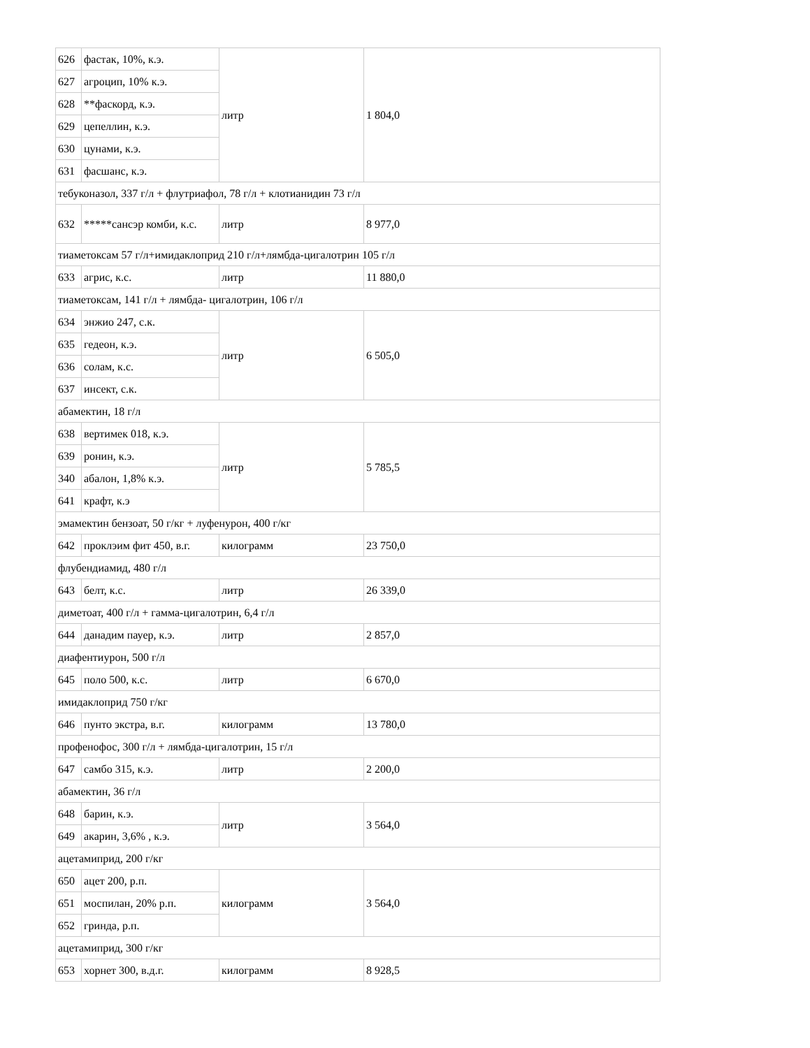| 626 | фастак, 10%, к.э. | литр | 1 804,0 |
| 627 | агроцип, 10% к.э. | | |
| 628 | **фаскорд, к.э. | | |
| 629 | цепеллин, к.э. | | |
| 630 | цунами, к.э. | | |
| 631 | фасшанс, к.э. | | |
| тебуконазол, 337 г/л + флутриафол, 78 г/л + клотианидин 73 г/л | | | |
| 632 | *****сансэр комби, к.с. | литр | 8 977,0 |
| тиаметоксам 57 г/л+имидаклоприд 210 г/л+лямбда-цигалотрин 105 г/л | | | |
| 633 | агрис, к.с. | литр | 11 880,0 |
| тиаметоксам, 141 г/л + лямбда- цигалотрин, 106 г/л | | | |
| 634 | энжио 247, с.к. | литр | 6 505,0 |
| 635 | гедеон, к.э. | | |
| 636 | солам, к.с. | | |
| 637 | инсект, с.к. | | |
| абамектин, 18 г/л | | | |
| 638 | вертимек 018, к.э. | литр | 5 785,5 |
| 639 | ронин, к.э. | | |
| 340 | абалон, 1,8% к.э. | | |
| 641 | крафт, к.э | | |
| эмамектин бензоат, 50 г/кг + луфенурон, 400 г/кг | | | |
| 642 | проклэим фит 450, в.г. | килограмм | 23 750,0 |
| флубендиамид, 480 г/л | | | |
| 643 | белт, к.с. | литр | 26 339,0 |
| диметоат, 400 г/л + гамма-цигалотрин, 6,4 г/л | | | |
| 644 | данадим пауер, к.э. | литр | 2 857,0 |
| диафентиурон, 500 г/л | | | |
| 645 | поло 500, к.с. | литр | 6 670,0 |
| имидаклоприд 750 г/кг | | | |
| 646 | пунто экстра, в.г. | килограмм | 13 780,0 |
| профенофос, 300 г/л + лямбда-цигалотрин, 15 г/л | | | |
| 647 | самбо 315, к.э. | литр | 2 200,0 |
| абамектин, 36 г/л | | | |
| 648 | барин, к.э. | литр | 3 564,0 |
| 649 | акарин, 3,6% , к.э. | | |
| ацетамиприд, 200 г/кг | | | |
| 650 | ацет 200, р.п. | килограмм | 3 564,0 |
| 651 | моспилан, 20% р.п. | | |
| 652 | гринда, р.п. | | |
| ацетамиприд, 300 г/кг | | | |
| 653 | хорнет 300, в.д.г. | килограмм | 8 928,5 |